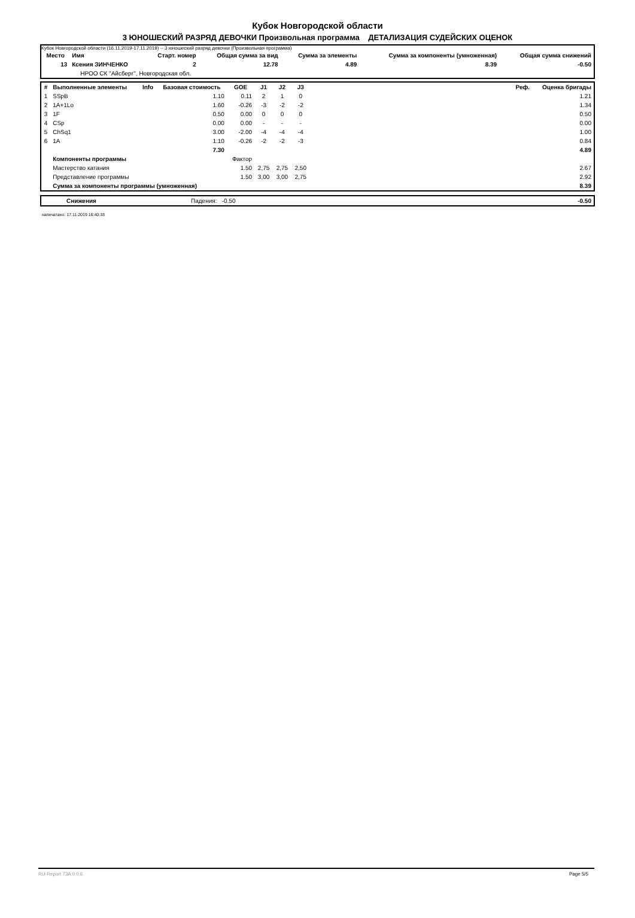Кубок Новгородской области
3 ЮНОШЕСКИЙ РАЗРЯД ДЕВОЧКИ Произвольная программа ДЕТАЛИЗАЦИЯ СУДЕЙСКИХ ОЦЕНОК
Кубок Новгородской области (16.11.2019-17.11.2019) -- 3 юношеский разряд девочки (Произвольная программа)
| Место | Имя | Старт. номер | Общая сумма за вид | Сумма за элементы | Сумма за компоненты (умноженная) | Общая сумма снижений |
| --- | --- | --- | --- | --- | --- | --- |
| 13 | Ксения ЗИНЧЕНКО | 2 | 12.78 | 4.89 | 8.39 | -0.50 |
| | НРОО СК "Айсберг", Новгородская обл. | | | | | |
| # | Выполненные элементы | Info | Базовая стоимость | GOE | J1 | J2 | J3 | | Реф. | Оценка бригады |
| --- | --- | --- | --- | --- | --- | --- | --- | --- | --- | --- |
| 1 | SSpB | | 1.10 | 0.11 | 2 | 1 | 0 | | | 1.21 |
| 2 | 1A+1Lo | | 1.60 | -0.26 | -3 | -2 | -2 | | | 1.34 |
| 3 | 1F | | 0.50 | 0.00 | 0 | 0 | 0 | | | 0.50 |
| 4 | CSp | | 0.00 | 0.00 | - | - | - | | | 0.00 |
| 5 | ChSq1 | | 3.00 | -2.00 | -4 | -4 | -4 | | | 1.00 |
| 6 | 1A | | 1.10 | -0.26 | -2 | -2 | -3 | | | 0.84 |
| | | | 7.30 | | | | | | | 4.89 |
| | Компоненты программы | | | Фактор | | | | | | |
| | Мастерство катания | | | 1.50 | 2,75 | 2,75 | 2,50 | | | 2.67 |
| | Представление программы | | | 1.50 | 3,00 | 3,00 | 2,75 | | | 2.92 |
| | Сумма за компоненты программы (умноженная) | | | | | | | | | 8.39 |
| | Снижения | Падения: -0.50 | -0.50 |
напечатано: 17.11.2019 16:40:33
RU-Report 73A 0.0.6 Page 5/5